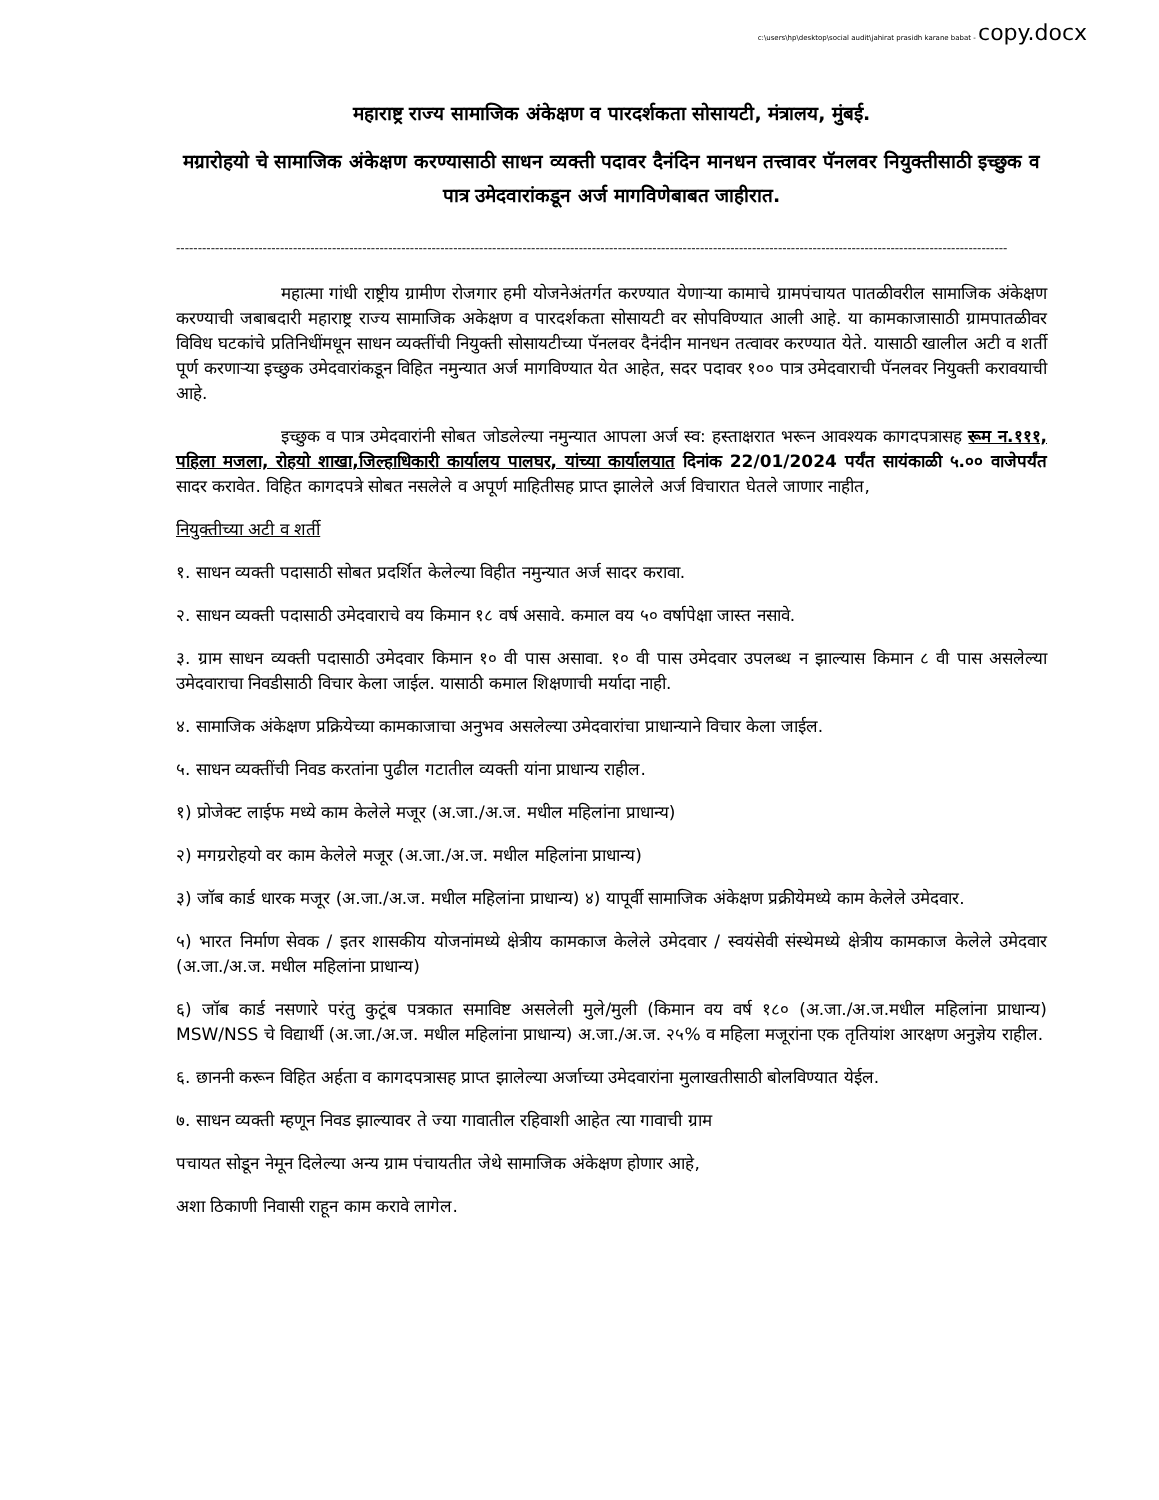c:\users\hp\desktop\social audit\jahirat prasidh karane babat - copy.docx
महाराष्ट्र राज्य सामाजिक अंकेक्षण व पारदर्शकता सोसायटी, मंत्रालय, मुंबई.
मग्रारोहयो चे सामाजिक अंकेक्षण करण्यासाठी साधन व्यक्ती पदावर दैनंदिन मानधन तत्त्वावर पॅनलवर नियुक्तीसाठी इच्छुक व पात्र उमेदवारांकडून अर्ज मागविणेबाबत जाहीरात.
------------------------------------------------------------------------------------------------------------------------------------------------------------------------------------------------
महात्मा गांधी राष्ट्रीय ग्रामीण रोजगार हमी योजनेअंतर्गत करण्यात येणाऱ्या कामाचे ग्रामपंचायत पातळीवरील सामाजिक अंकेक्षण करण्याची जबाबदारी महाराष्ट्र राज्य सामाजिक अकेक्षण व पारदर्शकता सोसायटी वर सोपविण्यात आली आहे. या कामकाजासाठी ग्रामपातळीवर विविध घटकांचे प्रतिनिधींमधून साधन व्यक्तींची नियुक्ती सोसायटीच्या पॅनलवर दैनंदीन मानधन तत्वावर करण्यात येते. यासाठी खालील अटी व शर्ती पूर्ण करणाऱ्या इच्छुक उमेदवारांकडून विहित नमुन्यात अर्ज मागविण्यात येत आहेत, सदर पदावर १०० पात्र उमेदवाराची पॅनलवर नियुक्ती करावयाची आहे.
इच्छुक व पात्र उमेदवारांनी सोबत जोडलेल्या नमुन्यात आपला अर्ज स्व: हस्ताक्षरात भरून आवश्यक कागदपत्रासह रूम न.१११, पहिला मजला, रोहयो शाखा,जिल्हाधिकारी कार्यालय पालघर, यांच्या कार्यालयात दिनांक 22/01/2024 पर्यंत सायंकाळी ५.०० वाजेपर्यंत सादर करावेत. विहित कागदपत्रे सोबत नसलेले व अपूर्ण माहितीसह प्राप्त झालेले अर्ज विचारात घेतले जाणार नाहीत,
नियुक्तीच्या अटी व शर्ती
१. साधन व्यक्ती पदासाठी सोबत प्रदर्शित केलेल्या विहीत नमुन्यात अर्ज सादर करावा.
२. साधन व्यक्ती पदासाठी उमेदवाराचे वय किमान १८ वर्ष असावे. कमाल वय ५० वर्षापेक्षा जास्त नसावे.
३. ग्राम साधन व्यक्ती पदासाठी उमेदवार किमान १० वी पास असावा. १० वी पास उमेदवार उपलब्ध न झाल्यास किमान ८ वी पास असलेल्या उमेदवाराचा निवडीसाठी विचार केला जाईल. यासाठी कमाल शिक्षणाची मर्यादा नाही.
४. सामाजिक अंकेक्षण प्रक्रियेच्या कामकाजाचा अनुभव असलेल्या उमेदवारांचा प्राधान्याने विचार केला जाईल.
५. साधन व्यक्तींची निवड करतांना पुढील गटातील व्यक्ती यांना प्राधान्य राहील.
१) प्रोजेक्ट लाईफ मध्ये काम केलेले मजूर (अ.जा./अ.ज. मधील महिलांना प्राधान्य)
२) मगग्ररोहयो वर काम केलेले मजूर (अ.जा./अ.ज. मधील महिलांना प्राधान्य)
३) जॉब कार्ड धारक मजूर (अ.जा./अ.ज. मधील महिलांना प्राधान्य) ४) यापूर्वी सामाजिक अंकेक्षण प्रक्रीयेमध्ये काम केलेले उमेदवार.
५) भारत निर्माण सेवक / इतर शासकीय योजनांमध्ये क्षेत्रीय कामकाज केलेले उमेदवार / स्वयंसेवी संस्थेमध्ये क्षेत्रीय कामकाज केलेले उमेदवार (अ.जा./अ.ज. मधील महिलांना प्राधान्य)
६) जॉब कार्ड नसणारे परंतु कुटूंब पत्रकात समाविष्ट असलेली मुले/मुली (किमान वय वर्ष १८० (अ.जा./अ.ज.मधील महिलांना प्राधान्य) MSW/NSS चे विद्यार्थी (अ.जा./अ.ज. मधील महिलांना प्राधान्य) अ.जा./अ.ज. २५% व महिला मजूरांना एक तृतियांश आरक्षण अनुज्ञेय राहील.
६. छाननी करून विहित अर्हता व कागदपत्रासह प्राप्त झालेल्या अर्जाच्या उमेदवारांना मुलाखतीसाठी बोलविण्यात येईल.
७. साधन व्यक्ती म्हणून निवड झाल्यावर ते ज्या गावातील रहिवाशी आहेत त्या गावाची ग्राम
पचायत सोडून नेमून दिलेल्या अन्य ग्राम पंचायतीत जेथे सामाजिक अंकेक्षण होणार आहे,
अशा ठिकाणी निवासी राहून काम करावे लागेल.